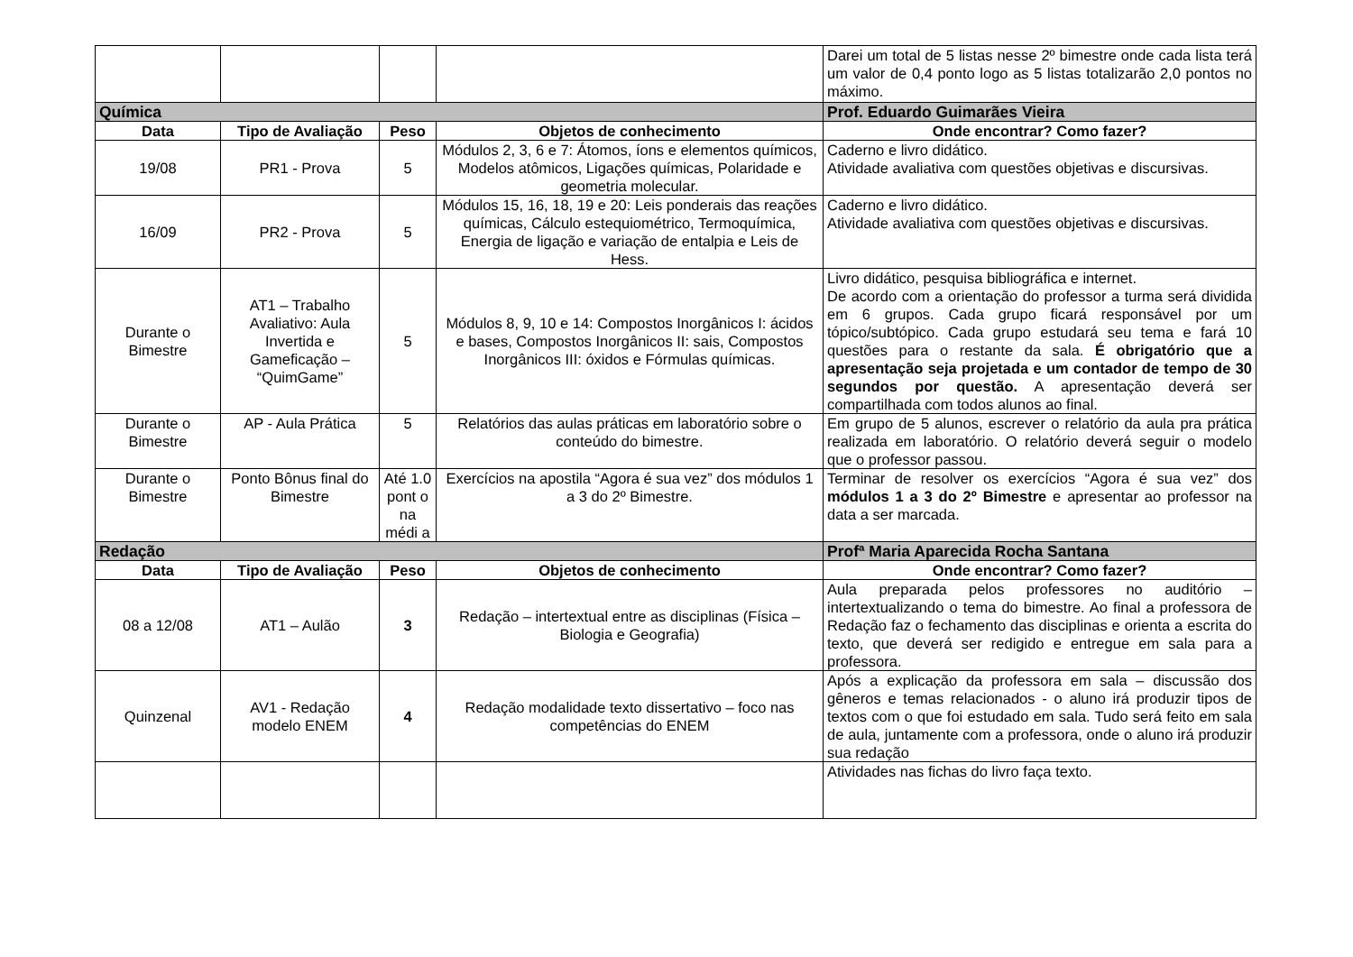| | | | | Darei um total de 5 listas nesse 2º bimestre onde cada lista terá um valor de 0,4 ponto logo as 5 listas totalizarão 2,0 pontos no máximo. |
| Química | | | | Prof. Eduardo Guimarães Vieira |
| Data | Tipo de Avaliação | Peso | Objetos de conhecimento | Onde encontrar? Como fazer? |
| 19/08 | PR1 - Prova | 5 | Módulos 2, 3, 6 e 7: Átomos, íons e elementos químicos, Modelos atômicos, Ligações químicas, Polaridade e geometria molecular. | Caderno e livro didático. Atividade avaliativa com questões objetivas e discursivas. |
| 16/09 | PR2 - Prova | 5 | Módulos 15, 16, 18, 19 e 20: Leis ponderais das reações químicas, Cálculo estequiométrico, Termoquímica, Energia de ligação e variação de entalpia e Leis de Hess. | Caderno e livro didático. Atividade avaliativa com questões objetivas e discursivas. |
| Durante o Bimestre | AT1 – Trabalho Avaliativo: Aula Invertida e Gameficação – “QuimGame” | 5 | Módulos 8, 9, 10 e 14: Compostos Inorgânicos I: ácidos e bases, Compostos Inorgânicos II: sais, Compostos Inorgânicos III: óxidos e Fórmulas químicas. | Livro didático, pesquisa bibliográfica e internet. De acordo com a orientação do professor a turma será dividida em 6 grupos. Cada grupo ficará responsável por um tópico/subtópico. Cada grupo estudará seu tema e fará 10 questões para o restante da sala. É obrigatório que a apresentação seja projetada e um contador de tempo de 30 segundos por questão. A apresentação deverá ser compartilhada com todos alunos ao final. |
| Durante o Bimestre | AP - Aula Prática | 5 | Relatórios das aulas práticas em laboratório sobre o conteúdo do bimestre. | Em grupo de 5 alunos, escrever o relatório da aula pra prática realizada em laboratório. O relatório deverá seguir o modelo que o professor passou. |
| Durante o Bimestre | Ponto Bônus final do Bimestre | Até 1.0 pont o na médi a | Exercícios na apostila “Agora é sua vez” dos módulos 1 a 3 do 2º Bimestre. | Terminar de resolver os exercícios “Agora é sua vez” dos módulos 1 a 3 do 2º Bimestre e apresentar ao professor na data a ser marcada. |
| Redação | | | | Profª Maria Aparecida Rocha Santana |
| Data | Tipo de Avaliação | Peso | Objetos de conhecimento | Onde encontrar? Como fazer? |
| 08 a 12/08 | AT1 – Aulão | 3 | Redação – intertextual entre as disciplinas (Física – Biologia e Geografia) | Aula preparada pelos professores no auditório – intertextualizando o tema do bimestre. Ao final a professora de Redação faz o fechamento das disciplinas e orienta a escrita do texto, que deverá ser redigido e entregue em sala para a professora. |
| Quinzenal | AV1 - Redação modelo ENEM | 4 | Redação modalidade texto dissertativo – foco nas competências do ENEM | Após a explicação da professora em sala – discussão dos gêneros e temas relacionados - o aluno irá produzir tipos de textos com o que foi estudado em sala. Tudo será feito em sala de aula, juntamente com a professora, onde o aluno irá produzir sua redação |
| | | | | Atividades nas fichas do livro faça texto. |